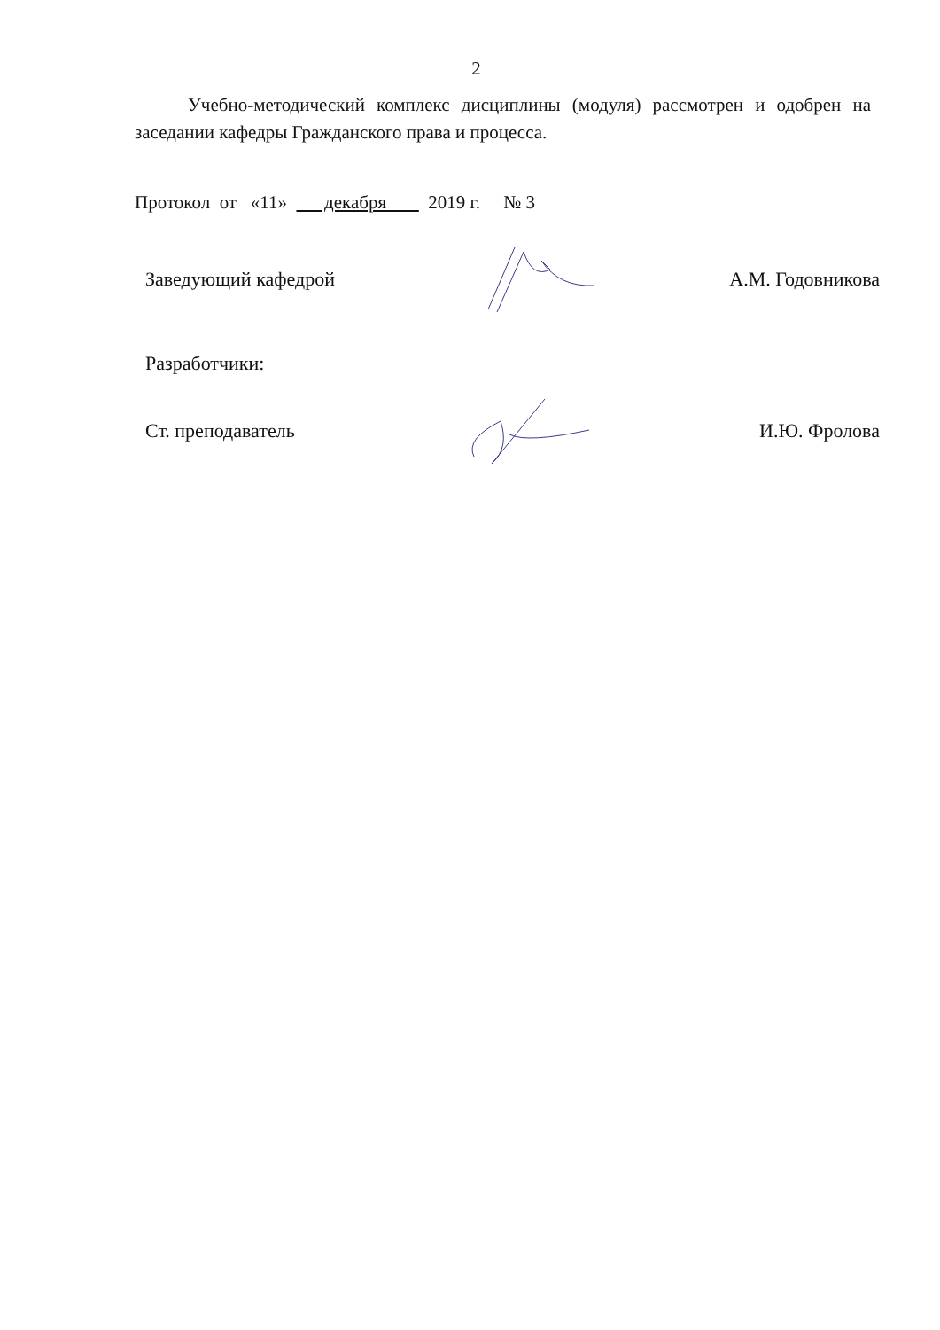2
Учебно-методический комплекс дисциплины (модуля) рассмотрен и одобрен на заседании кафедры Гражданского права и процесса.
Протокол от «11» декабря 2019 г. № 3
Заведующий кафедрой А.М. Годовникова
Разработчики:
Ст. преподаватель И.Ю. Фролова